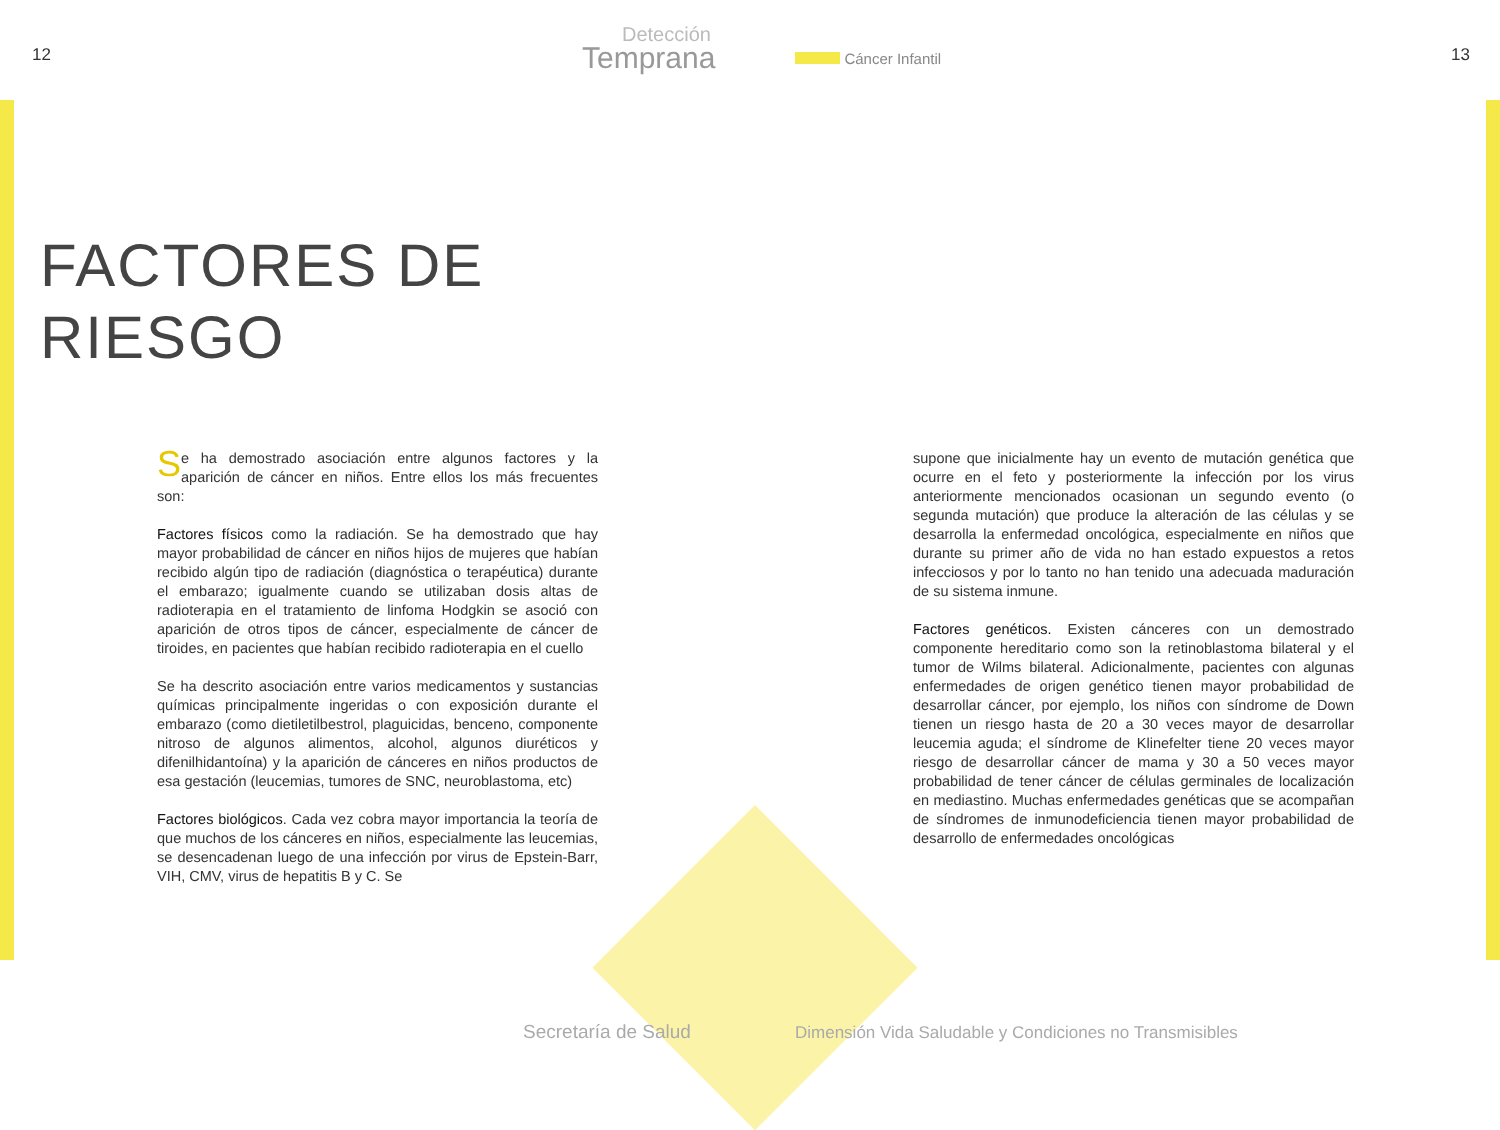12
Detección
Temprana
Cáncer Infantil
13
FACTORES DE
RIESGO
Se ha demostrado asociación entre algunos factores y la aparición de cáncer en niños. Entre ellos los más frecuentes son:
Factores físicos como la radiación. Se ha demostrado que hay mayor probabilidad de cáncer en niños hijos de mujeres que habían recibido algún tipo de radiación (diagnóstica o terapéutica) durante el embarazo; igualmente cuando se utilizaban dosis altas de radioterapia en el tratamiento de linfoma Hodgkin se asoció con aparición de otros tipos de cáncer, especialmente de cáncer de tiroides, en pacientes que habían recibido radioterapia en el cuello
Se ha descrito asociación entre varios medicamentos y sustancias químicas principalmente ingeridas o con exposición durante el embarazo (como dietiletilbestrol, plaguicidas, benceno, componente nitroso de algunos alimentos, alcohol, algunos diuréticos y difenilhidantoína) y la aparición de cánceres en niños productos de esa gestación (leucemias, tumores de SNC, neuroblastoma, etc)
Factores biológicos. Cada vez cobra mayor importancia la teoría de que muchos de los cánceres en niños, especialmente las leucemias, se desencadenan luego de una infección por virus de Epstein-Barr, VIH, CMV, virus de hepatitis B y C. Se
supone que inicialmente hay un evento de mutación genética que ocurre en el feto y posteriormente la infección por los virus anteriormente mencionados ocasionan un segundo evento (o segunda mutación) que produce la alteración de las células y se desarrolla la enfermedad oncológica, especialmente en niños que durante su primer año de vida no han estado expuestos a retos infecciosos y por lo tanto no han tenido una adecuada maduración de su sistema inmune.
Factores genéticos. Existen cánceres con un demostrado componente hereditario como son la retinoblastoma bilateral y el tumor de Wilms bilateral. Adicionalmente, pacientes con algunas enfermedades de origen genético tienen mayor probabilidad de desarrollar cáncer, por ejemplo, los niños con síndrome de Down tienen un riesgo hasta de 20 a 30 veces mayor de desarrollar leucemia aguda; el síndrome de Klinefelter tiene 20 veces mayor riesgo de desarrollar cáncer de mama y 30 a 50 veces mayor probabilidad de tener cáncer de células germinales de localización en mediastino. Muchas enfermedades genéticas que se acompañan de síndromes de inmunodeficiencia tienen mayor probabilidad de desarrollo de enfermedades oncológicas
Secretaría de Salud
Dimensión Vida Saludable y Condiciones no Transmisibles